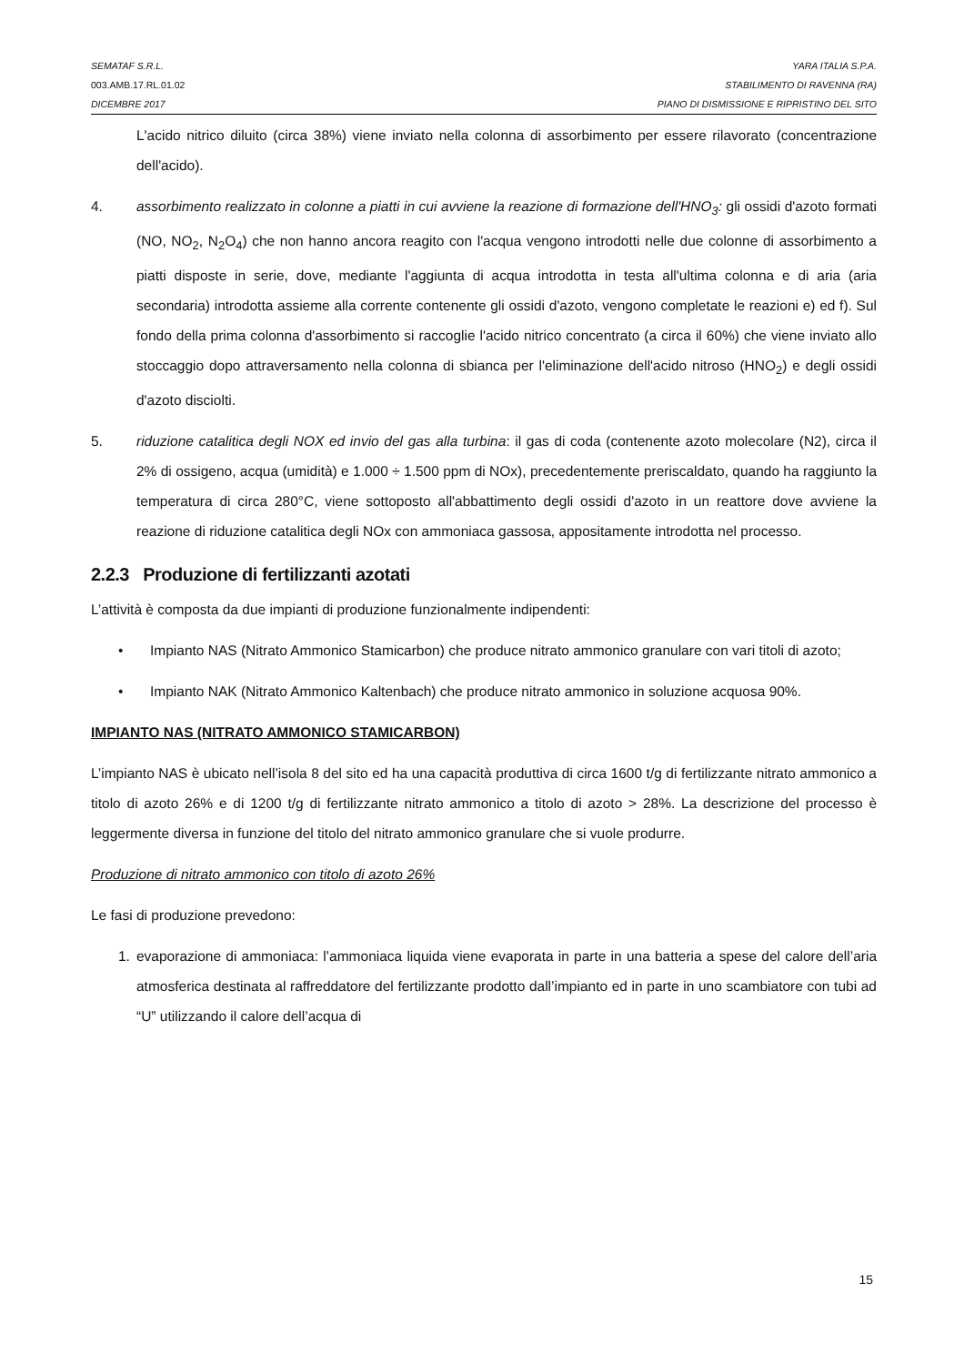SEMATAF S.R.L. YARA ITALIA S.P.A.
003.AMB.17.RL.01.02 STABILIMENTO DI RAVENNA (RA)
DICEMBRE 2017 PIANO DI DISMISSIONE E RIPRISTINO DEL SITO
L'acido nitrico diluito (circa 38%) viene inviato nella colonna di assorbimento per essere rilavorato (concentrazione dell'acido).
4. assorbimento realizzato in colonne a piatti in cui avviene la reazione di formazione dell'HNO<sub>3</sub>: gli ossidi d'azoto formati (NO, NO<sub>2</sub>, N<sub>2</sub>O<sub>4</sub>) che non hanno ancora reagito con l'acqua vengono introdotti nelle due colonne di assorbimento a piatti disposte in serie, dove, mediante l'aggiunta di acqua introdotta in testa all'ultima colonna e di aria (aria secondaria) introdotta assieme alla corrente contenente gli ossidi d'azoto, vengono completate le reazioni e) ed f). Sul fondo della prima colonna d'assorbimento si raccoglie l'acido nitrico concentrato (a circa il 60%) che viene inviato allo stoccaggio dopo attraversamento nella colonna di sbianca per l'eliminazione dell'acido nitroso (HNO<sub>2</sub>) e degli ossidi d'azoto disciolti.
5. riduzione catalitica degli NOX ed invio del gas alla turbina: il gas di coda (contenente azoto molecolare (N2), circa il 2% di ossigeno, acqua (umidità) e 1.000 ÷ 1.500 ppm di NOx), precedentemente preriscaldato, quando ha raggiunto la temperatura di circa 280°C, viene sottoposto all'abbattimento degli ossidi d'azoto in un reattore dove avviene la reazione di riduzione catalitica degli NOx con ammoniaca gassosa, appositamente introdotta nel processo.
2.2.3 Produzione di fertilizzanti azotati
L’attività è composta da due impianti di produzione funzionalmente indipendenti:
• Impianto NAS (Nitrato Ammonico Stamicarbon) che produce nitrato ammonico granulare con vari titoli di azoto;
• Impianto NAK (Nitrato Ammonico Kaltenbach) che produce nitrato ammonico in soluzione acquosa 90%.
IMPIANTO NAS (NITRATO AMMONICO STAMICARBON)
L’impianto NAS è ubicato nell’isola 8 del sito ed ha una capacità produttiva di circa 1600 t/g di fertilizzante nitrato ammonico a titolo di azoto 26% e di 1200 t/g di fertilizzante nitrato ammonico a titolo di azoto > 28%. La descrizione del processo è leggermente diversa in funzione del titolo del nitrato ammonico granulare che si vuole produrre.
Produzione di nitrato ammonico con titolo di azoto 26%
Le fasi di produzione prevedono:
1. evaporazione di ammoniaca: l’ammoniaca liquida viene evaporata in parte in una batteria a spese del calore dell’aria atmosferica destinata al raffreddatore del fertilizzante prodotto dall’impianto ed in parte in uno scambiatore con tubi ad “U” utilizzando il calore dell’acqua di
15